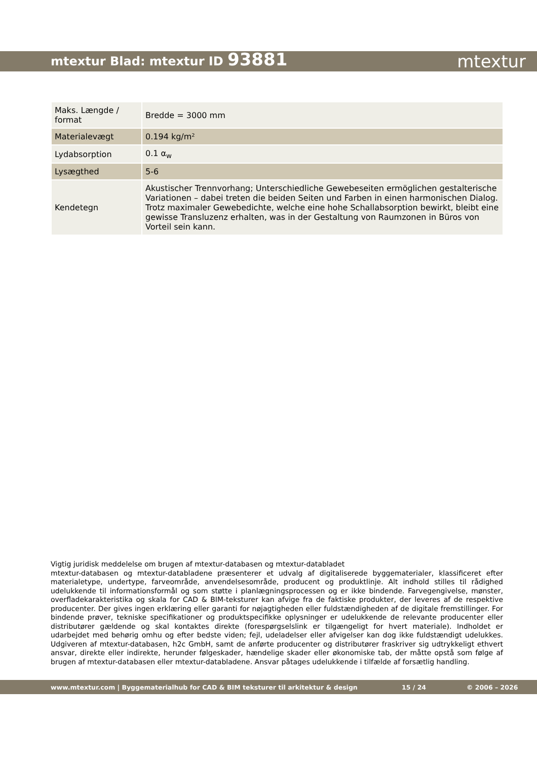mtextur Blad: mtextur ID 93881
mtextur
| Maks. Længde / format | Bredde = 3000 mm |
| Materialevægt | 0.194 kg/m² |
| Lydabsorption | 0.1 α<sub>w</sub> |
| Lysægthed | 5-6 |
| Kendetegn | Akustischer Trennvorhang; Unterschiedliche Gewebeseiten ermöglichen gestalterische Variationen – dabei treten die beiden Seiten und Farben in einen harmonischen Dialog. Trotz maximaler Gewebedichte, welche eine hohe Schallabsorption bewirkt, bleibt eine gewisse Transluzenz erhalten, was in der Gestaltung von Raumzonen in Büros von Vorteil sein kann. |
Vigtig juridisk meddelelse om brugen af mtextur-databasen og mtextur-databladet
mtextur-databasen og mtextur-databladene præsenterer et udvalg af digitaliserede byggematerialer, klassificeret efter materialetype, undertype, farveområde, anvendelsesområde, producent og produktlinje. Alt indhold stilles til rådighed udelukkende til informationsformål og som støtte i planlægningsprocessen og er ikke bindende. Farvegengivelse, mønster, overfladekarakteristika og skala for CAD & BIM-teksturer kan afvige fra de faktiske produkter, der leveres af de respektive producenter. Der gives ingen erklæring eller garanti for nøjagtigheden eller fuldstændigheden af de digitale fremstillinger. For bindende prøver, tekniske specifikationer og produktspecifikke oplysninger er udelukkende de relevante producenter eller distributører gældende og skal kontaktes direkte (forespørgselslink er tilgængeligt for hvert materiale). Indholdet er udarbejdet med behørig omhu og efter bedste viden; fejl, udeladelser eller afvigelser kan dog ikke fuldstændigt udelukkes. Udgiveren af mtextur-databasen, h2c GmbH, samt de anførte producenter og distributører fraskriver sig udtrykkeligt ethvert ansvar, direkte eller indirekte, herunder følgeskader, hændelige skader eller økonomiske tab, der måtte opstå som følge af brugen af mtextur-databasen eller mtextur-databladene. Ansvar påtages udelukkende i tilfælde af forsætlig handling.
www.mtextur.com | Byggematerialhub for CAD & BIM teksturer til arkitektur & design 15 / 24 © 2006 – 2026